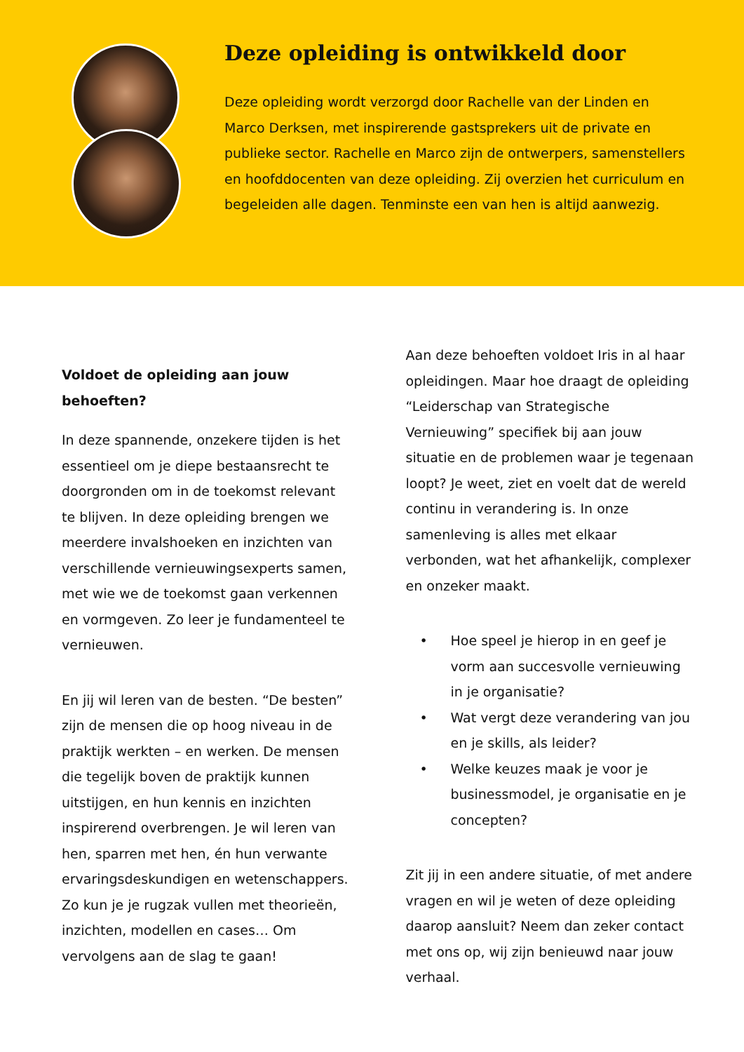Deze opleiding is ontwikkeld door
Deze opleiding wordt verzorgd door Rachelle van der Linden en Marco Derksen, met inspirerende gastsprekers uit de private en publieke sector. Rachelle en Marco zijn de ontwerpers, samenstellers en hoofddocenten van deze opleiding. Zij overzien het curriculum en begeleiden alle dagen. Tenminste een van hen is altijd aanwezig.
Voldoet de opleiding aan jouw behoeften?
In deze spannende, onzekere tijden is het essentieel om je diepe bestaansrecht te doorgronden om in de toekomst relevant te blijven. In deze opleiding brengen we meerdere invalshoeken en inzichten van verschillende vernieuwingsexperts samen, met wie we de toekomst gaan verkennen en vormgeven. Zo leer je fundamenteel te vernieuwen.
En jij wil leren van de besten. “De besten” zijn de mensen die op hoog niveau in de praktijk werkten – en werken. De mensen die tegelijk boven de praktijk kunnen uitstijgen, en hun kennis en inzichten inspirerend overbrengen. Je wil leren van hen, sparren met hen, én hun verwante ervaringsdeskundigen en wetenschappers. Zo kun je je rugzak vullen met theorieën, inzichten, modellen en cases… Om vervolgens aan de slag te gaan!
Aan deze behoeften voldoet Iris in al haar opleidingen. Maar hoe draagt de opleiding “Leiderschap van Strategische Vernieuwing” specifiek bij aan jouw situatie en de problemen waar je tegenaan loopt? Je weet, ziet en voelt dat de wereld continu in verandering is. In onze samenleving is alles met elkaar verbonden, wat het afhankelijk, complexer en onzeker maakt.
• Hoe speel je hierop in en geef je vorm aan succesvolle vernieuwing in je organisatie?
• Wat vergt deze verandering van jou en je skills, als leider?
• Welke keuzes maak je voor je businessmodel, je organisatie en je concepten?
Zit jij in een andere situatie, of met andere vragen en wil je weten of deze opleiding daarop aansluit? Neem dan zeker contact met ons op, wij zijn benieuwd naar jouw verhaal.